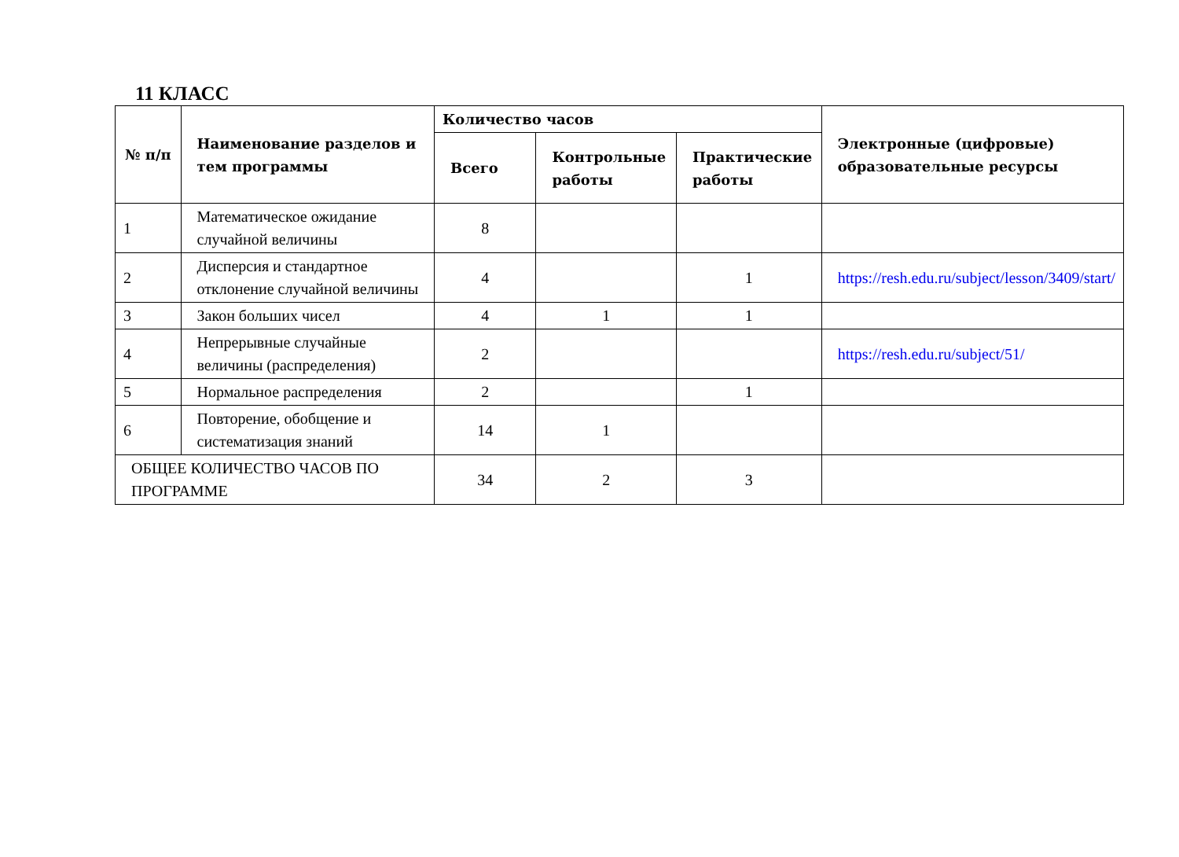11 КЛАСС
| № п/п | Наименование разделов и тем программы | Количество часов | | | Электронные (цифровые) образовательные ресурсы |
| --- | --- | --- | --- | --- | --- |
| | | Всего | Контрольные работы | Практические работы | |
| 1 | Математическое ожидание случайной величины | 8 | | | |
| 2 | Дисперсия и стандартное отклонение случайной величины | 4 | | 1 | https://resh.edu.ru/subject/lesson/3409/start/ |
| 3 | Закон больших чисел | 4 | 1 | 1 | |
| 4 | Непрерывные случайные величины (распределения) | 2 | | | https://resh.edu.ru/subject/51/ |
| 5 | Нормальное распределения | 2 | | 1 | |
| 6 | Повторение, обобщение и систематизация знаний | 14 | 1 | | |
| ОБЩЕЕ КОЛИЧЕСТВО ЧАСОВ ПО ПРОГРАММЕ | | 34 | 2 | 3 | |